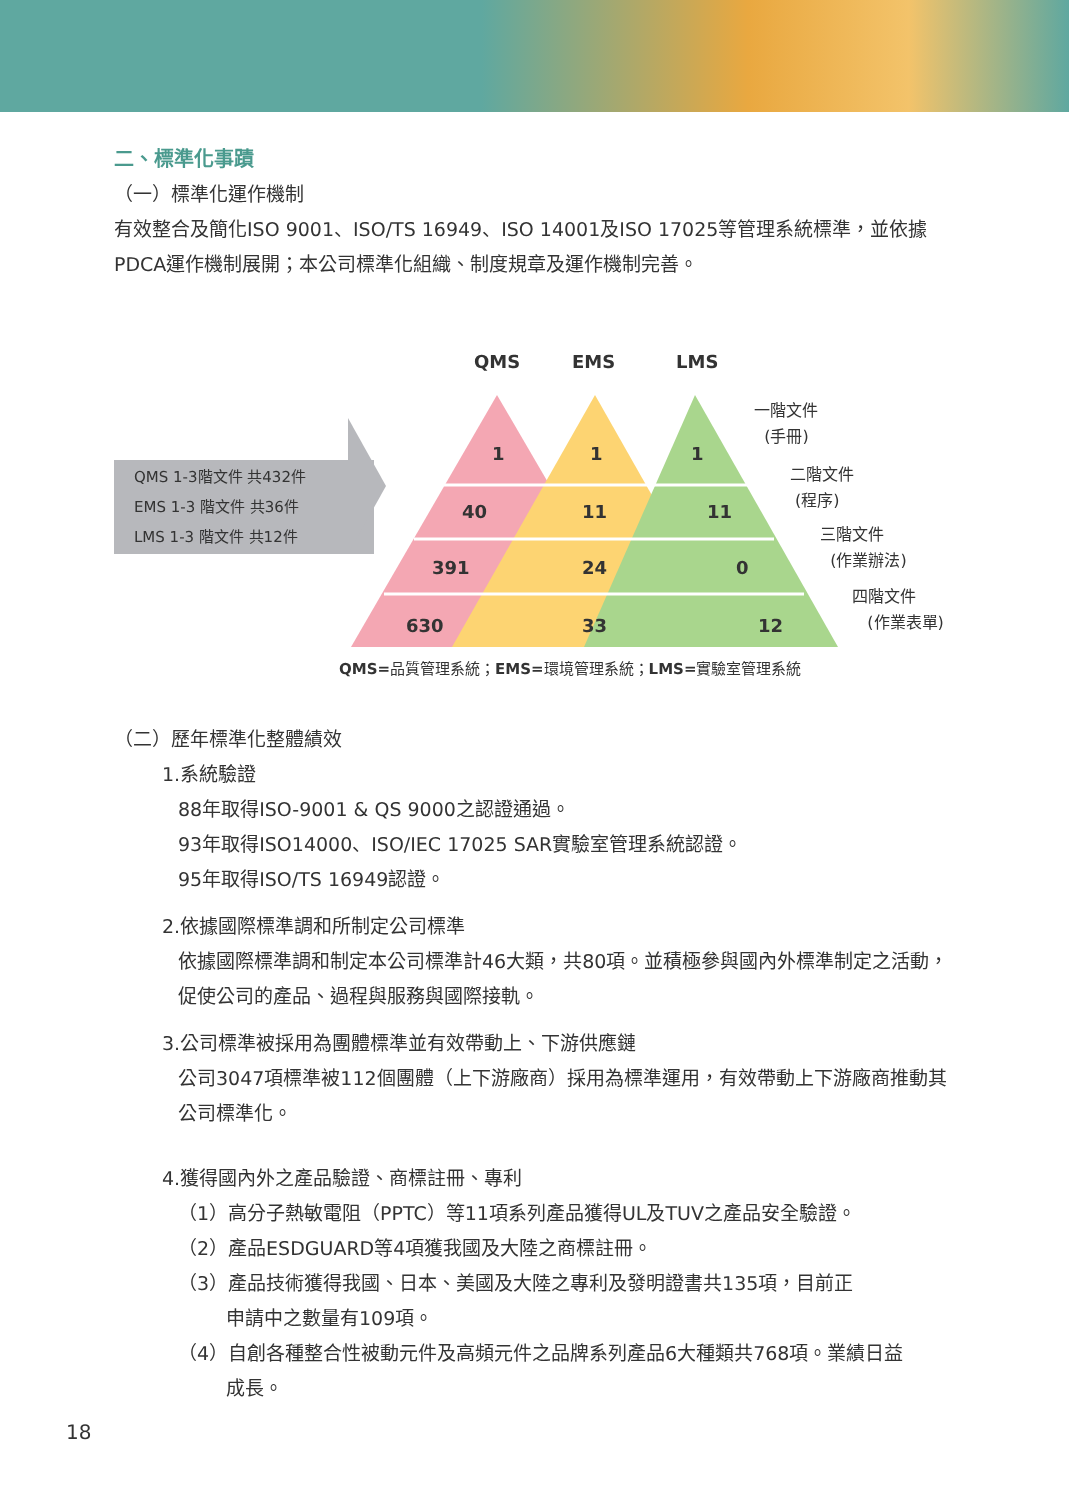二、標準化事蹟
（一）標準化運作機制
有效整合及簡化ISO 9001、ISO/TS 16949、ISO 14001及ISO 17025等管理系統標準，並依據PDCA運作機制展開；本公司標準化組織、制度規章及運作機制完善。
QMS EMS LMS
QMS 1-3階文件 共432件
EMS 1-3 階文件 共36件
LMS 1-3 階文件 共12件
1 1 1
40 11 11
391 24 0
630 33 12
一階文件
(手冊)
二階文件
(程序)
三階文件
(作業辦法)
四階文件
(作業表單)
QMS=品質管理系統；EMS=環境管理系統；LMS=實驗室管理系統
（二）歷年標準化整體績效
1.系統驗證
88年取得ISO-9001 & QS 9000之認證通過。
93年取得ISO14000、ISO/IEC 17025 SAR實驗室管理系統認證。
95年取得ISO/TS 16949認證。
2.依據國際標準調和所制定公司標準
依據國際標準調和制定本公司標準計46大類，共80項。並積極參與國內外標準制定之活動，促使公司的產品、過程與服務與國際接軌。
3.公司標準被採用為團體標準並有效帶動上、下游供應鏈
公司3047項標準被112個團體（上下游廠商）採用為標準運用，有效帶動上下游廠商推動其公司標準化。
4.獲得國內外之產品驗證、商標註冊、專利
（1）高分子熱敏電阻（PPTC）等11項系列產品獲得UL及TUV之產品安全驗證。
（2）產品ESDGUARD等4項獲我國及大陸之商標註冊。
（3）產品技術獲得我國、日本、美國及大陸之專利及發明證書共135項，目前正
申請中之數量有109項。
（4）自創各種整合性被動元件及高頻元件之品牌系列產品6大種類共768項。業績日益
成長。
18